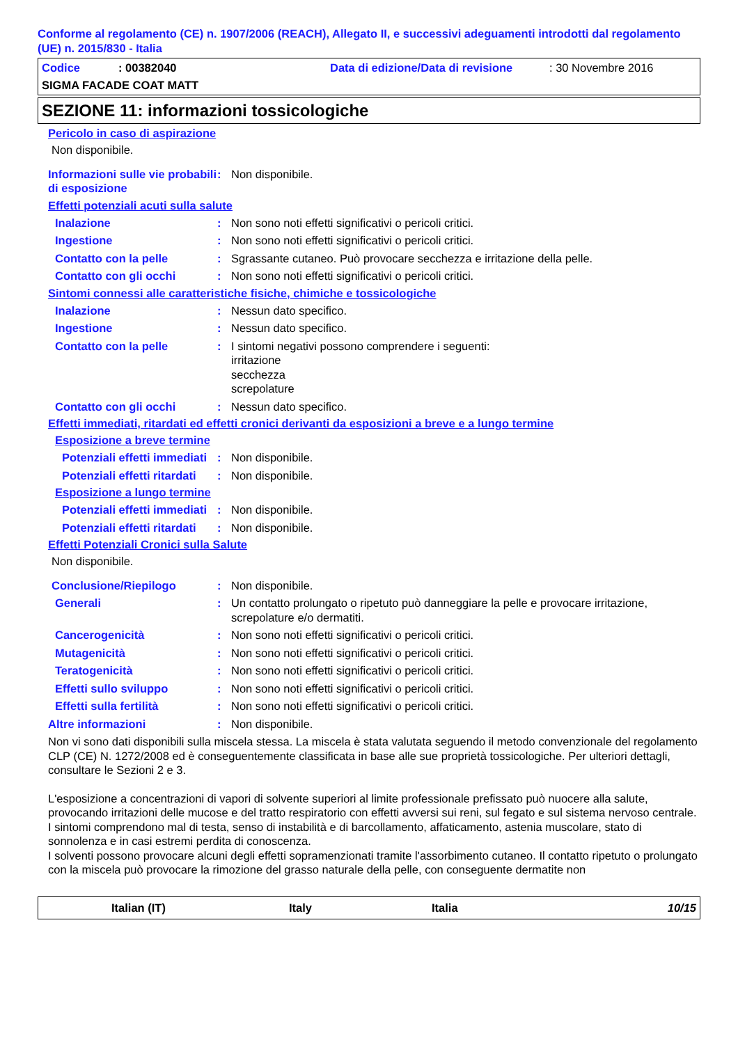Conforme al regolamento (CE) n. 1907/2006 (REACH), Allegato II, e successivi adeguamenti introdotti dal regolamento (UE) n. 2015/830 - Italia
Codice: 00382040 Data di edizione/Data di revisione: 30 Novembre 2016
SIGMA FACADE COAT MATT
SEZIONE 11: informazioni tossicologiche
Pericolo in caso di aspirazione
Non disponibile.
Informazioni sulle vie probabili di esposizione: Non disponibile.
Effetti potenziali acuti sulla salute
Inalazione: Non sono noti effetti significativi o pericoli critici.
Ingestione: Non sono noti effetti significativi o pericoli critici.
Contatto con la pelle: Sgrassante cutaneo. Può provocare secchezza e irritazione della pelle.
Contatto con gli occhi: Non sono noti effetti significativi o pericoli critici.
Sintomi connessi alle caratteristiche fisiche, chimiche e tossicologiche
Inalazione: Nessun dato specifico.
Ingestione: Nessun dato specifico.
Contatto con la pelle: I sintomi negativi possono comprendere i seguenti:
irritazione
secchezza
screpolature
Contatto con gli occhi: Nessun dato specifico.
Effetti immediati, ritardati ed effetti cronici derivanti da esposizioni a breve e a lungo termine
Esposizione a breve termine
Potenziali effetti immediati: Non disponibile.
Potenziali effetti ritardati: Non disponibile.
Esposizione a lungo termine
Potenziali effetti immediati: Non disponibile.
Potenziali effetti ritardati: Non disponibile.
Effetti Potenziali Cronici sulla Salute
Non disponibile.
Conclusione/Riepilogo: Non disponibile.
Generali: Un contatto prolungato o ripetuto può danneggiare la pelle e provocare irritazione, screpolature e/o dermatiti.
Cancerogenicità: Non sono noti effetti significativi o pericoli critici.
Mutagenicità: Non sono noti effetti significativi o pericoli critici.
Teratogenicità: Non sono noti effetti significativi o pericoli critici.
Effetti sullo sviluppo: Non sono noti effetti significativi o pericoli critici.
Effetti sulla fertilità: Non sono noti effetti significativi o pericoli critici.
Altre informazioni: Non disponibile.
Non vi sono dati disponibili sulla miscela stessa. La miscela è stata valutata seguendo il metodo convenzionale del regolamento CLP (CE) N. 1272/2008 ed è conseguentemente classificata in base alle sue proprietà tossicologiche. Per ulteriori dettagli, consultare le Sezioni 2 e 3.
L'esposizione a concentrazioni di vapori di solvente superiori al limite professionale prefissato può nuocere alla salute, provocando irritazioni delle mucose e del tratto respiratorio con effetti avversi sui reni, sul fegato e sul sistema nervoso centrale. I sintomi comprendono mal di testa, senso di instabilità e di barcollamento, affaticamento, astenia muscolare, stato di sonnolenza e in casi estremi perdita di conoscenza.
I solventi possono provocare alcuni degli effetti sopramenzionati tramite l'assorbimento cutaneo. Il contatto ripetuto o prolungato con la miscela può provocare la rimozione del grasso naturale della pelle, con conseguente dermatite non
Italian (IT) Italy Italia 10/15